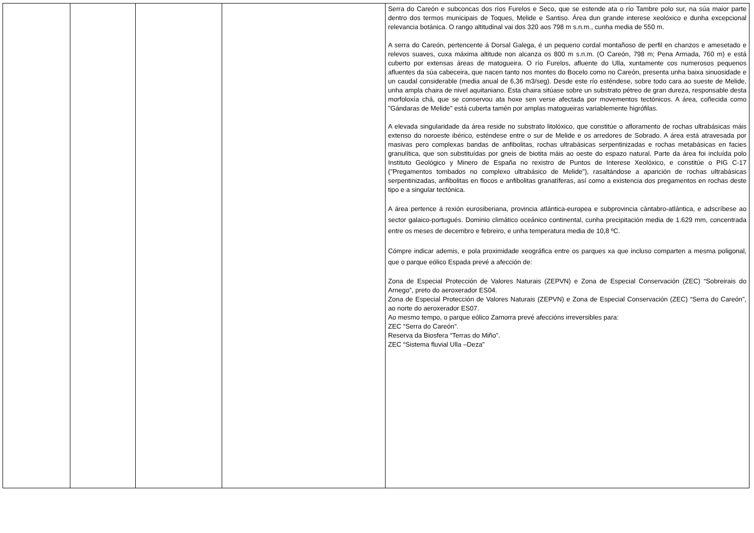| | | | | Serra do Careón e subconcas dos ríos Furelos e Seco, que se estende ata o río Tambre polo sur, na súa maior parte dentro dos termos municipais de Toques, Melide e Santiso. Área dun grande interese xeolóxico e dunha excepcional relevancia botánica. O rango altitudinal vai dos 320 aos 798 m s.n.m., cunha media de 550 m. A serra do Careón, pertencente á Dorsal Galega, é un pequeno cordal montañoso de perfil en chanzos e amesetado e relevos suaves, cuxa máxima altitude non alcanza os 800 m s.n.m. (O Careón, 798 m; Pena Armada, 760 m) e está cuberto por extensas áreas de matogueira. O río Furelos, afluente do Ulla, xuntamente cos numerosos pequenos afluentes da súa cabeceira, que nacen tanto nos montes do Bocelo como no Careón, presenta unha baixa sinuosidade e un caudal considerable (media anual de 6,36 m3/seg). Desde este río esténdese, sobre todo cara ao sueste de Melide, unha ampla chaira de nivel aquitaniano. Esta chaira sitúase sobre un substrato pétreo de gran dureza, responsable desta morfoloxía chá, que se conservou ata hoxe sen verse afectada por movementos tectónicos. A área, coñecida como "Gándaras de Melide" está cuberta tamén por amplas matogueiras variablemente higrófilas. A elevada singularidade da área reside no substrato litolóxico, que constitúe o afloramento de rochas ultrabásicas máis extenso do noroeste ibérico, esténdese entre o sur de Melide e os arredores de Sobrado. A área está atravesada por masivas pero complexas bandas de anfibolitas, rochas ultrabásicas serpentinizadas e rochas metabásicas en facies granulítica, que son substituídas por gneis de biotita máis ao oeste do espazo natural. Parte da área foi incluída polo Instituto Geológico y Minero de España no rexistro de Puntos de Interese Xeolóxico, e constitúe o PIG C-17 ("Pregamentos tombados no complexo ultrabásico de Melide"), rasaltándose a aparición de rochas ultrabásicas serpentinizadas, anfibolitas en flocos e anfibolitas granatíferas, así como a existencia dos pregamentos en rochas deste tipo e a singular tectónica. A área pertence á rexión eurosiberiana, provincia atlántica-europea e subprovincia cántabro-atlántica, e adscríbese ao sector galaico-portugués. Dominio climático oceánico continental, cunha precipitación media de 1.629 mm, concentrada entre os meses de decembro e febreiro, e unha temperatura media de 10,8 ºC. Cómpre indicar ademis, e pola proximidade xeográfica entre os parques xa que incluso comparten a mesma poligonal, que o parque eólico Espada prevé a afección de: Zona de Especial Protección de Valores Naturais (ZEPVN) e Zona de Especial Conservación (ZEC) “Sobreirais do Arnego”, preto do aeroxerador ES04. Zona de Especial Protección de Valores Naturais (ZEPVN) e Zona de Especial Conservación (ZEC) “Serra do Careón”, ao norte do aeroxerador ES07. Ao mesmo tempo, o parque eólico Zamorra prevé afeccións irreversibles para: ZEC “Serra do Careón”. Reserva da Biosfera “Terras do Miño”. ZEC “Sistema fluvial Ulla –Deza” |